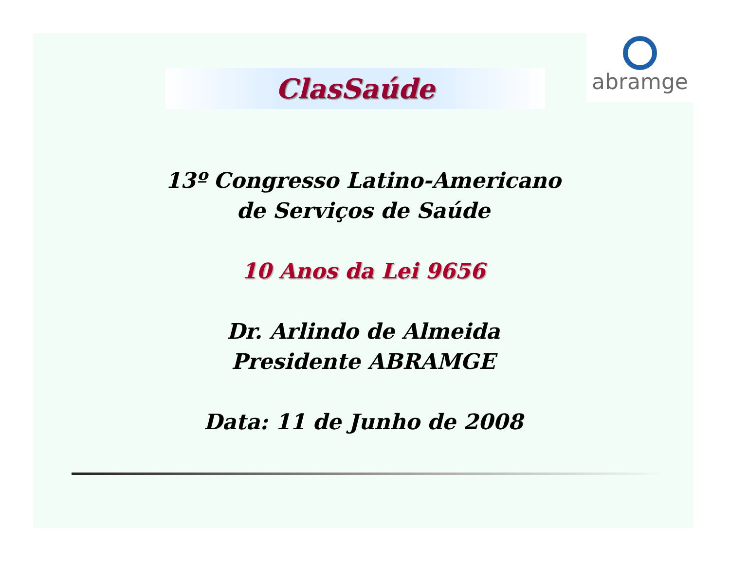abramge
ClasSaúde
13º Congresso Latino-Americano
de Serviços de Saúde
10 Anos da Lei 9656
Dr. Arlindo de Almeida
Presidente ABRAMGE
Data: 11 de Junho de 2008